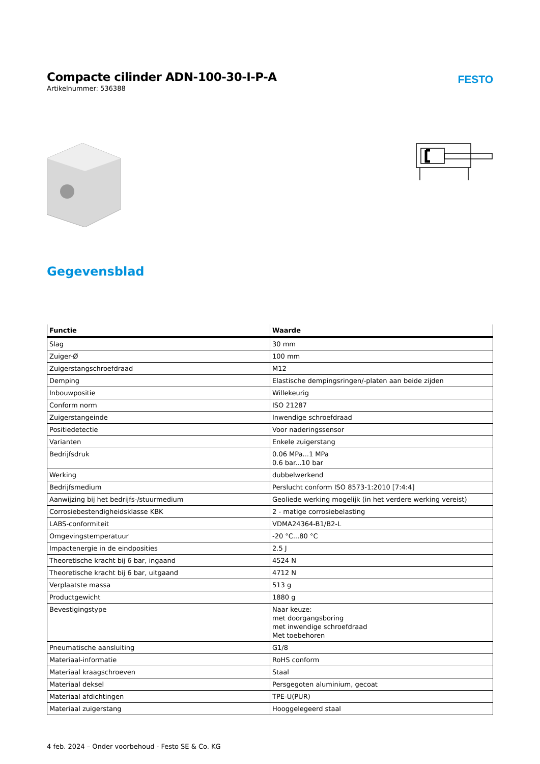Compacte cilinder ADN-100-30-I-P-A
Artikelnummer: 536388
FESTO
Gegevensblad
| Functie | Waarde |
| --- | --- |
| Slag | 30 mm |
| Zuiger-Ø | 100 mm |
| Zuigerstangschroefdraad | M12 |
| Demping | Elastische dempingsringen/-platen aan beide zijden |
| Inbouwpositie | Willekeurig |
| Conform norm | ISO 21287 |
| Zuigerstangeinde | Inwendige schroefdraad |
| Positiedetectie | Voor naderingssensor |
| Varianten | Enkele zuigerstang |
| Bedrijfsdruk | 0.06 MPa...1 MPa 0.6 bar...10 bar |
| Werking | dubbelwerkend |
| Bedrijfsmedium | Perslucht conform ISO 8573-1:2010 [7:4:4] |
| Aanwijzing bij het bedrijfs-/stuurmedium | Geoliede werking mogelijk (in het verdere werking vereist) |
| Corrosiebestendigheidsklasse KBK | 2 - matige corrosiebelasting |
| LABS-conformiteit | VDMA24364-B1/B2-L |
| Omgevingstemperatuur | -20 °C...80 °C |
| Impactenergie in de eindposities | 2.5 J |
| Theoretische kracht bij 6 bar, ingaand | 4524 N |
| Theoretische kracht bij 6 bar, uitgaand | 4712 N |
| Verplaatste massa | 513 g |
| Productgewicht | 1880 g |
| Bevestigingstype | Naar keuze: met doorgangsboring met inwendige schroefdraad Met toebehoren |
| Pneumatische aansluiting | G1/8 |
| Materiaal-informatie | RoHS conform |
| Materiaal kraagschroeven | Staal |
| Materiaal deksel | Persgegoten aluminium, gecoat |
| Materiaal afdichtingen | TPE-U(PUR) |
| Materiaal zuigerstang | Hooggelegeerd staal |
4 feb. 2024 – Onder voorbehoud - Festo SE & Co. KG